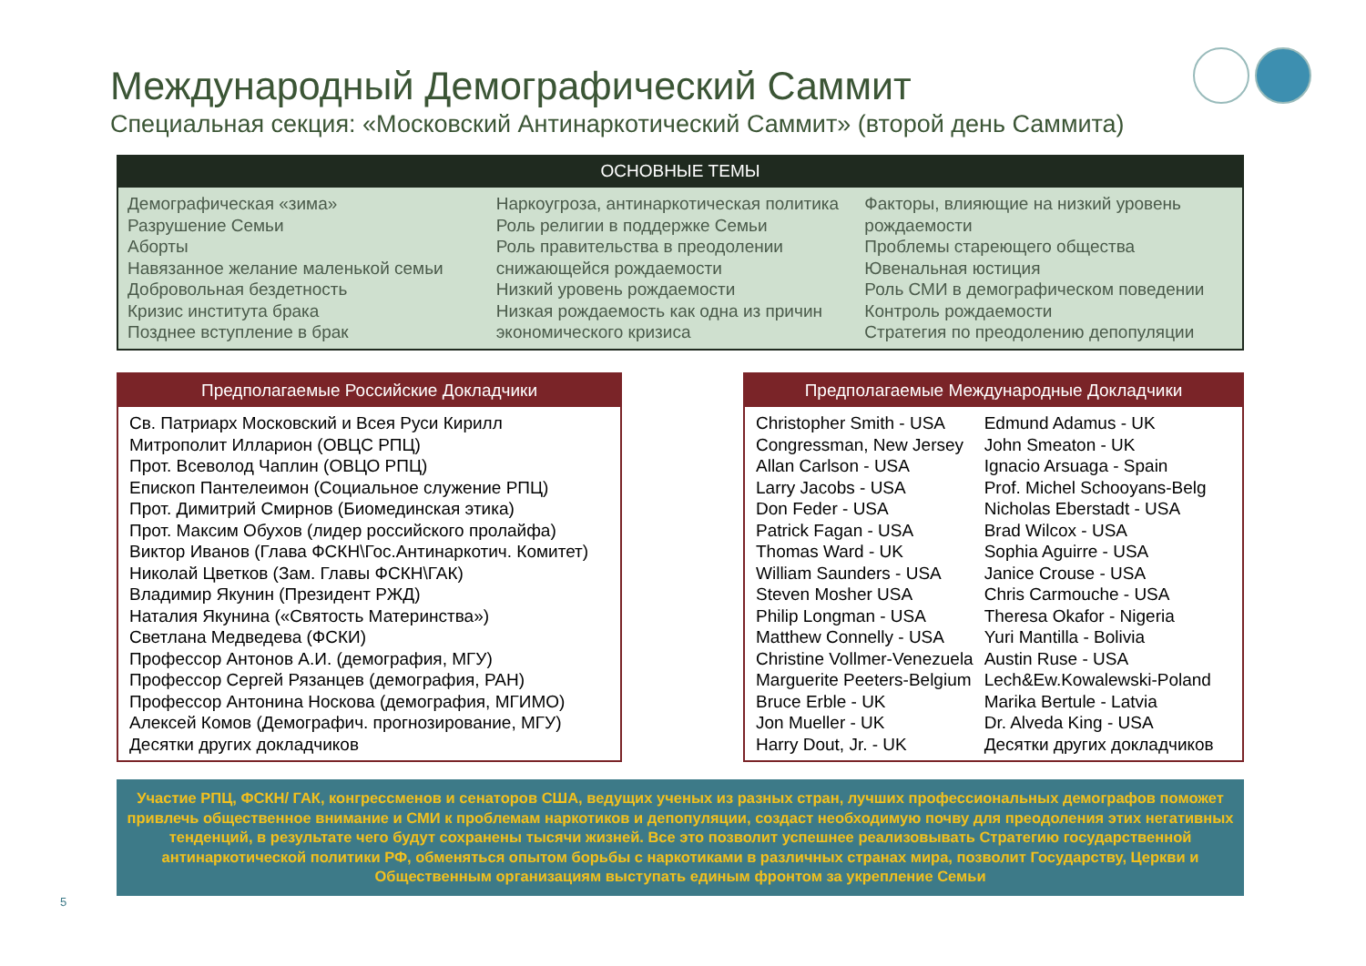Международный Демографический Саммит
Специальная секция: «Московский Антинаркотический Саммит» (второй день Саммита)
ОСНОВНЫЕ ТЕМЫ
Демографическая «зима»
Разрушение Семьи
Аборты
Навязанное желание маленькой семьи
Добровольная бездетность
Кризис института брака
Позднее вступление в брак
Наркоугроза, антинаркотическая политика
Роль религии в поддержке Семьи
Роль правительства в преодолении снижающейся рождаемости
Низкий уровень рождаемости
Низкая рождаемость как одна из причин экономического кризиса
Факторы, влияющие на низкий уровень рождаемости
Проблемы стареющего общества
Ювенальная юстиция
Роль СМИ в демографическом поведении
Контроль рождаемости
Стратегия по преодолению депопуляции
Предполагаемые Российские Докладчики
Св. Патриарх Московский и Всея Руси Кирилл
Митрополит Илларион (ОВЦС РПЦ)
Прот. Всеволод Чаплин (ОВЦО РПЦ)
Епископ Пантелеимон (Социальное служение РПЦ)
Прот. Димитрий Смирнов (Биомединская этика)
Прот. Максим Обухов (лидер российского пролайфа)
Виктор Иванов (Глава ФСКН\Гос.Антинаркотич. Комитет)
Николай Цветков (Зам. Главы ФСКН\ГАК)
Владимир Якунин (Президент РЖД)
Наталия Якунина («Святость Материнства»)
Светлана Медведева (ФСКИ)
Профессор Антонов А.И. (демография, МГУ)
Профессор Сергей Рязанцев (демография, РАН)
Профессор Антонина Носкова (демография, МГИМО)
Алексей Комов (Демографич. прогнозирование, МГУ)
Десятки других докладчиков
Предполагаемые Международные Докладчики
Christopher Smith - USA
Congressman, New Jersey
Allan Carlson - USA
Larry Jacobs - USA
Don Feder - USA
Patrick Fagan - USA
Thomas Ward - UK
William Saunders - USA
Steven Mosher USA
Philip Longman - USA
Matthew Connelly - USA
Christine Vollmer-Venezuela
Marguerite Peeters-Belgium
Bruce Erble - UK
Jon Mueller - UK
Harry Dout, Jr. - UK
Edmund Adamus - UK
John Smeaton - UK
Ignacio Arsuaga - Spain
Prof. Michel Schooyans-Belg
Nicholas Eberstadt - USA
Brad Wilcox - USA
Sophia Aguirre - USA
Janice Crouse - USA
Chris Carmouche - USA
Theresa Okafor - Nigeria
Yuri Mantilla - Bolivia
Austin Ruse - USA
Lech&Ew.Kowalewski-Poland
Marika Bertule - Latvia
Dr. Alveda King - USA
Десятки других докладчиков
Участие РПЦ, ФСКН/ ГАК, конгрессменов и сенаторов США, ведущих ученых из разных стран, лучших профессиональных демографов поможет привлечь общественное внимание и СМИ к проблемам наркотиков и депопуляции, создаст необходимую почву для преодоления этих негативных тенденций, в результате чего будут сохранены тысячи жизней. Все это позволит успешнее реализовывать Стратегию государственной антинаркотической политики РФ, обменяться опытом борьбы с наркотиками в различных странах мира, позволит Государству, Церкви и Общественным организациям выступать единым фронтом за укрепление Семьи
5